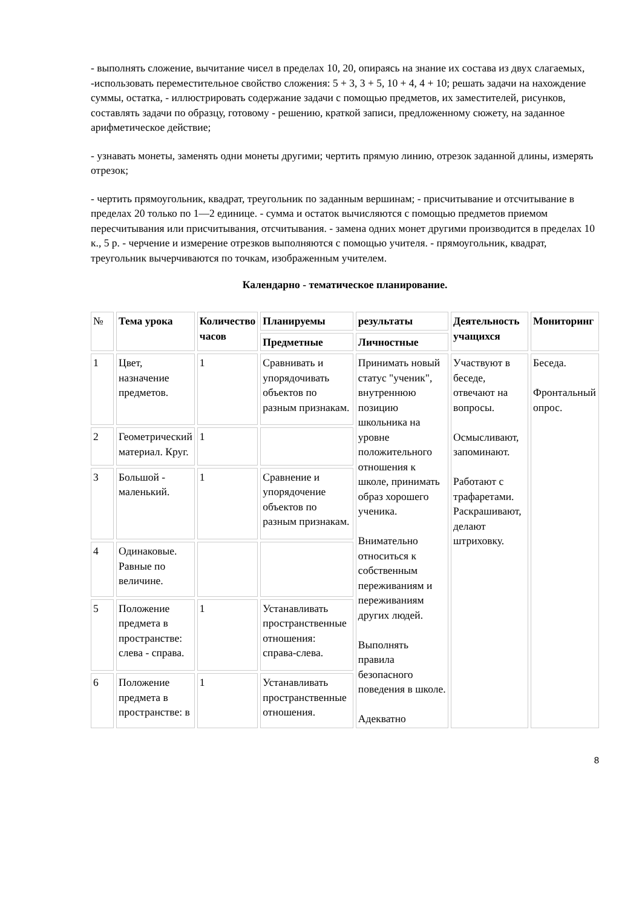- выполнять сложение, вычитание чисел в пределах 10, 20, опираясь на знание их состава из двух слагаемых, -использовать переместительное свойство сложения: 5 + 3, 3 + 5, 10 + 4, 4 + 10; решать задачи на нахождение суммы, остатка, - иллюстрировать содержание задачи с помощью предметов, их заместителей, рисунков, составлять задачи по образцу, готовому - решению, краткой записи, предложенному сюжету, на заданное арифметическое действие;
- узнавать монеты, заменять одни монеты другими; чертить прямую линию, отрезок заданной длины, измерять отрезок;
- чертить прямоугольник, квадрат, треугольник по заданным вершинам; - присчитывание и отсчитывание в пределах 20 только по 1—2 единице. - сумма и остаток вычисляются с помощью предметов приемом пересчитывания или присчитывания, отсчитывания. - замена одних монет другими производится в пределах 10 к., 5 р. - черчение и измерение отрезков выполняются с помощью учителя. - прямоугольник, квадрат, треугольник вычерчиваются по точкам, изображенным учителем.
Календарно - тематическое планирование.
| № | Тема урока | Количество часов | Планируемы | результаты | Деятельность учащихся | Мониторинг |
| --- | --- | --- | --- | --- | --- | --- |
| | | | Предметные | Личностные | | |
| 1 | Цвет, назначение предметов. | 1 | Сравнивать и упорядочивать объектов по разным признакам. | Принимать новый статус "ученик", внутреннюю позицию школьника на уровне положительного отношения к школе, принимать образ хорошего ученика. Внимательно относиться к собственным переживаниям и переживаниям других людей. Выполнять правила безопасного поведения в школе. Адекватно | Участвуют в беседе, отвечают на вопросы. Осмысливают, запоминают. Работают с трафаретами. Раскрашивают, делают штриховку. | Беседа. Фронтальный опрос. |
| 2 | Геометрический материал. Круг. | 1 | | | | |
| 3 | Большой - маленький. | 1 | Сравнение и упорядочение объектов по разным признакам. | | | |
| 4 | Одинаковые. Равные по величине. | | | | | |
| 5 | Положение предмета в пространстве: слева - справа. | 1 | Устанавливать пространственные отношения: справа-слева. | | | |
| 6 | Положение предмета в пространстве: в | 1 | Устанавливать пространственные отношения. | | | |
8